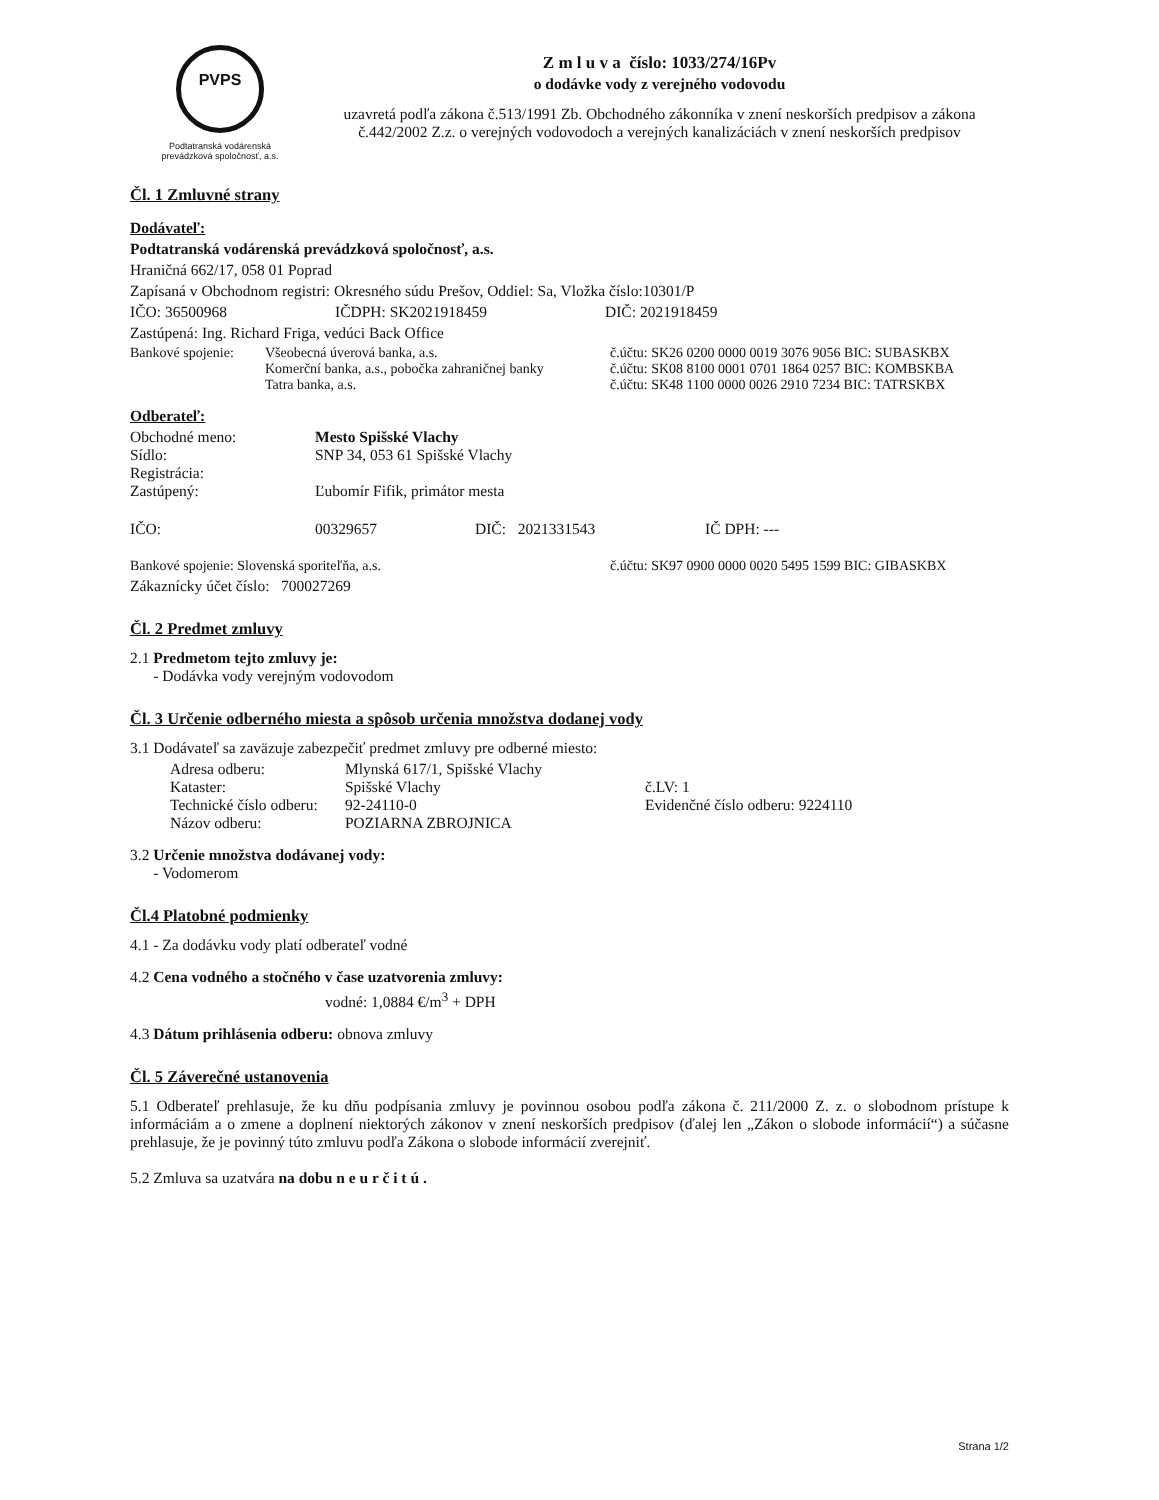PVPS
Podtatranská vodárenská
prevádzková spoločnosť, a.s.
Z m l u v a číslo: 1033/274/16Pv
o dodávke vody z verejného vodovodu
uzavretá podľa zákona č.513/1991 Zb. Obchodného zákonníka v znení neskorších predpisov a zákona č.442/2002 Z.z. o verejných vodovodoch a verejných kanalizáciách v znení neskorších predpisov
Čl. 1 Zmluvné strany
Dodávateľ:
Podtatranská vodárenská prevádzková spoločnosť, a.s.
Hraničná 662/17, 058 01 Poprad
Zapísaná v Obchodnom registri: Okresného súdu Prešov, Oddiel: Sa, Vložka číslo:10301/P
IČO: 36500968 IČDPH: SK2021918459 DIČ: 2021918459
Zastúpená: Ing. Richard Friga, vedúci Back Office
Bankové spojenie: Všeobecná úverová banka, a.s.
Komerční banka, a.s., pobočka zahraničnej banky
Tatra banka, a.s. č.účtu: SK26 0200 0000 0019 3076 9056 BIC: SUBASKBX
č.účtu: SK08 8100 0001 0701 1864 0257 BIC: KOMBSKBA
č.účtu: SK48 1100 0000 0026 2910 7234 BIC: TATRSKBX
Odberateľ:
Obchodné meno:
Sídlo:
Registrácia:
Zastúpený: Mesto Spišské Vlachy
SNP 34, 053 61 Spišské Vlachy
Ľubomír Fifik, primátor mesta
IČO: 00329657 DIČ: 2021331543 IČ DPH: ---
Bankové spojenie: Slovenská sporiteľňa, a.s. č.účtu: SK97 0900 0000 0020 5495 1599 BIC: GIBASKBX
Zákaznícky účet číslo: 700027269
Čl. 2 Predmet zmluvy
2.1 Predmetom tejto zmluvy je:
- Dodávka vody verejným vodovodom
Čl. 3 Určenie odberného miesta a spôsob určenia množstva dodanej vody
3.1 Dodávateľ sa zaväzuje zabezpečiť predmet zmluvy pre odberné miesto:
Adresa odberu:
Kataster:
Technické číslo odberu:
Názov odberu: Mlynská 617/1, Spišské Vlachy
Spišské Vlachy
92-24110-0
POZIARNA ZBROJNICA
č.LV: 1
Evidenčné číslo odberu: 9224110
3.2 Určenie množstva dodávanej vody:
- Vodomerom
Čl.4 Platobné podmienky
4.1 - Za dodávku vody platí odberateľ vodné
4.2 Cena vodného a stočného v čase uzatvorenia zmluvy:
vodné: 1,0884 €/m<sup>3</sup> + DPH
4.3 Dátum prihlásenia odberu: obnova zmluvy
Čl. 5 Záverečné ustanovenia
5.1 Odberateľ prehlasuje, že ku dňu podpísania zmluvy je povinnou osobou podľa zákona č. 211/2000 Z. z. o slobodnom prístupe k informáciám a o zmene a doplnení niektorých zákonov v znení neskorších predpisov (ďalej len „Zákon o slobode informácií“) a súčasne prehlasuje, že je povinný túto zmluvu podľa Zákona o slobode informácií zverejniť.
5.2 Zmluva sa uzatvára na dobu n e u r č i t ú .
Strana 1/2